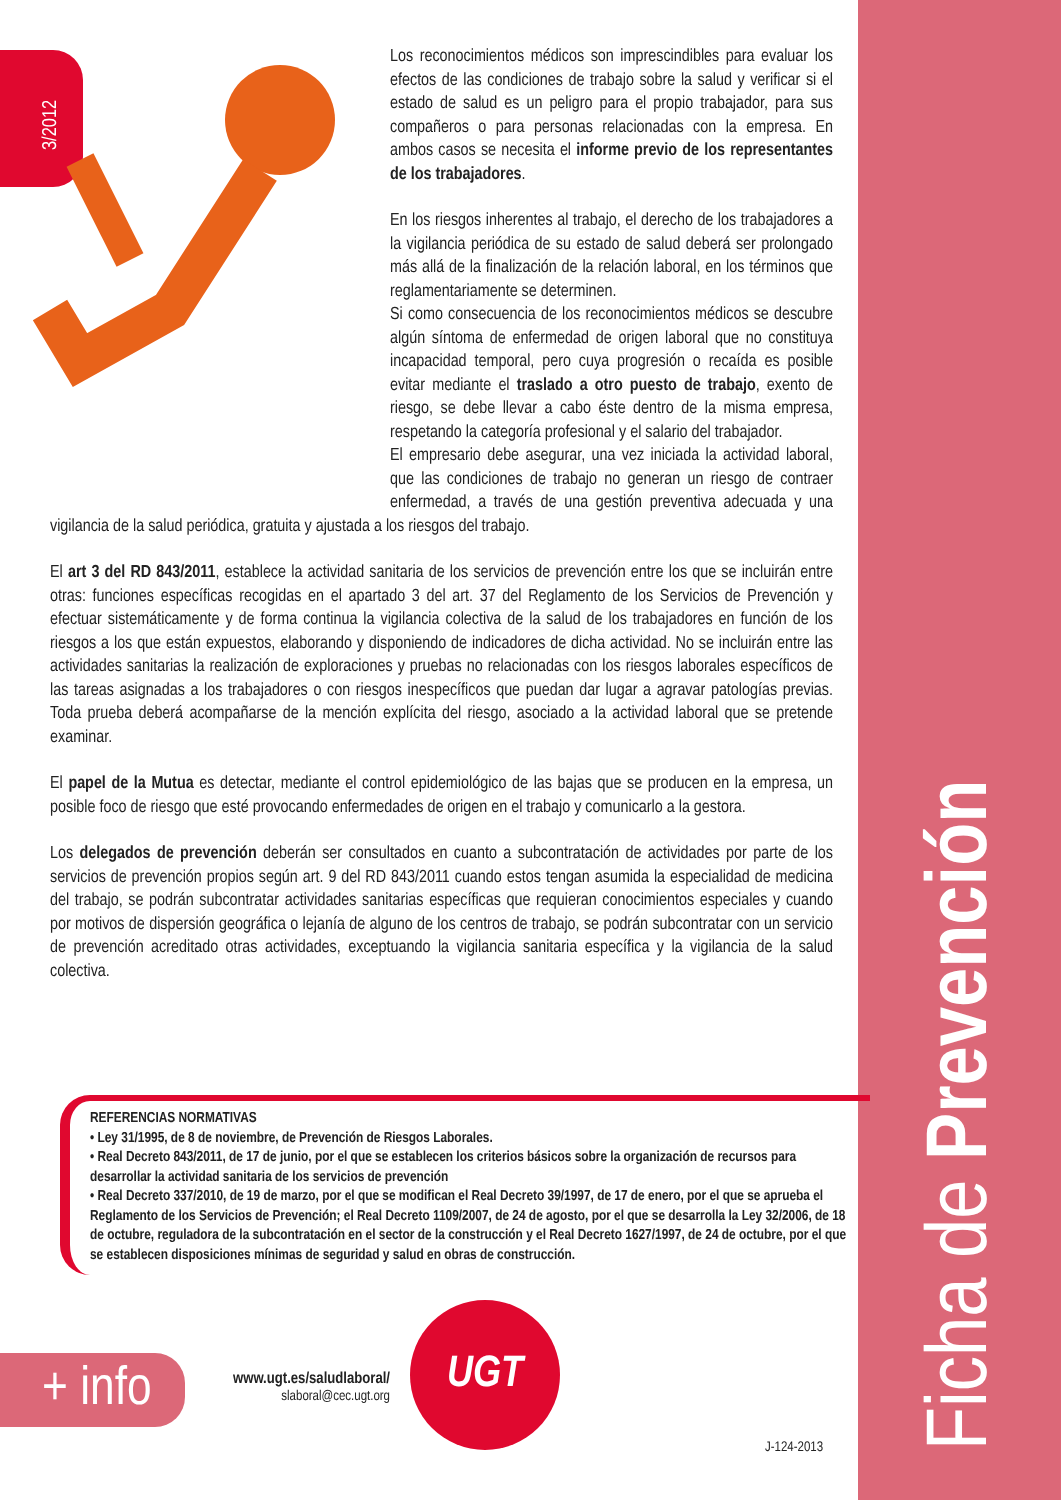Ficha de Prevención
3/2012
Los reconocimientos médicos son imprescindibles para evaluar los efectos de las condiciones de trabajo sobre la salud y verificar si el estado de salud es un peligro para el propio trabajador, para sus compañeros o para personas relacionadas con la empresa. En ambos casos se necesita el informe previo de los representantes de los trabajadores.
En los riesgos inherentes al trabajo, el derecho de los trabajadores a la vigilancia periódica de su estado de salud deberá ser prolongado más allá de la finalización de la relación laboral, en los términos que reglamentariamente se determinen.
Si como consecuencia de los reconocimientos médicos se descubre algún síntoma de enfermedad de origen laboral que no constituya incapacidad temporal, pero cuya progresión o recaída es posible evitar mediante el traslado a otro puesto de trabajo, exento de riesgo, se debe llevar a cabo éste dentro de la misma empresa, respetando la categoría profesional y el salario del trabajador.
El empresario debe asegurar, una vez iniciada la actividad laboral, que las condiciones de trabajo no generan un riesgo de contraer enfermedad, a través de una gestión preventiva adecuada y una vigilancia de la salud periódica, gratuita y ajustada a los riesgos del trabajo.
El art 3 del RD 843/2011, establece la actividad sanitaria de los servicios de prevención entre los que se incluirán entre otras: funciones específicas recogidas en el apartado 3 del art. 37 del Reglamento de los Servicios de Prevención y efectuar sistemáticamente y de forma continua la vigilancia colectiva de la salud de los trabajadores en función de los riesgos a los que están expuestos, elaborando y disponiendo de indicadores de dicha actividad. No se incluirán entre las actividades sanitarias la realización de exploraciones y pruebas no relacionadas con los riesgos laborales específicos de las tareas asignadas a los trabajadores o con riesgos inespecíficos que puedan dar lugar a agravar patologías previas. Toda prueba deberá acompañarse de la mención explícita del riesgo, asociado a la actividad laboral que se pretende examinar.
El papel de la Mutua es detectar, mediante el control epidemiológico de las bajas que se producen en la empresa, un posible foco de riesgo que esté provocando enfermedades de origen en el trabajo y comunicarlo a la gestora.
Los delegados de prevención deberán ser consultados en cuanto a subcontratación de actividades por parte de los servicios de prevención propios según art. 9 del RD 843/2011 cuando estos tengan asumida la especialidad de medicina del trabajo, se podrán subcontratar actividades sanitarias específicas que requieran conocimientos especiales y cuando por motivos de dispersión geográfica o lejanía de alguno de los centros de trabajo, se podrán subcontratar con un servicio de prevención acreditado otras actividades, exceptuando la vigilancia sanitaria específica y la vigilancia de la salud colectiva.
REFERENCIAS NORMATIVAS
• Ley 31/1995, de 8 de noviembre, de Prevención de Riesgos Laborales.
• Real Decreto 843/2011, de 17 de junio, por el que se establecen los criterios básicos sobre la organización de recursos para desarrollar la actividad sanitaria de los servicios de prevención
• Real Decreto 337/2010, de 19 de marzo, por el que se modifican el Real Decreto 39/1997, de 17 de enero, por el que se aprueba el Reglamento de los Servicios de Prevención; el Real Decreto 1109/2007, de 24 de agosto, por el que se desarrolla la Ley 32/2006, de 18 de octubre, reguladora de la subcontratación en el sector de la construcción y el Real Decreto 1627/1997, de 24 de octubre, por el que se establecen disposiciones mínimas de seguridad y salud en obras de construcción.
+ info
www.ugt.es/saludlaboral/
slaboral@cec.ugt.org
UGT
J-124-2013